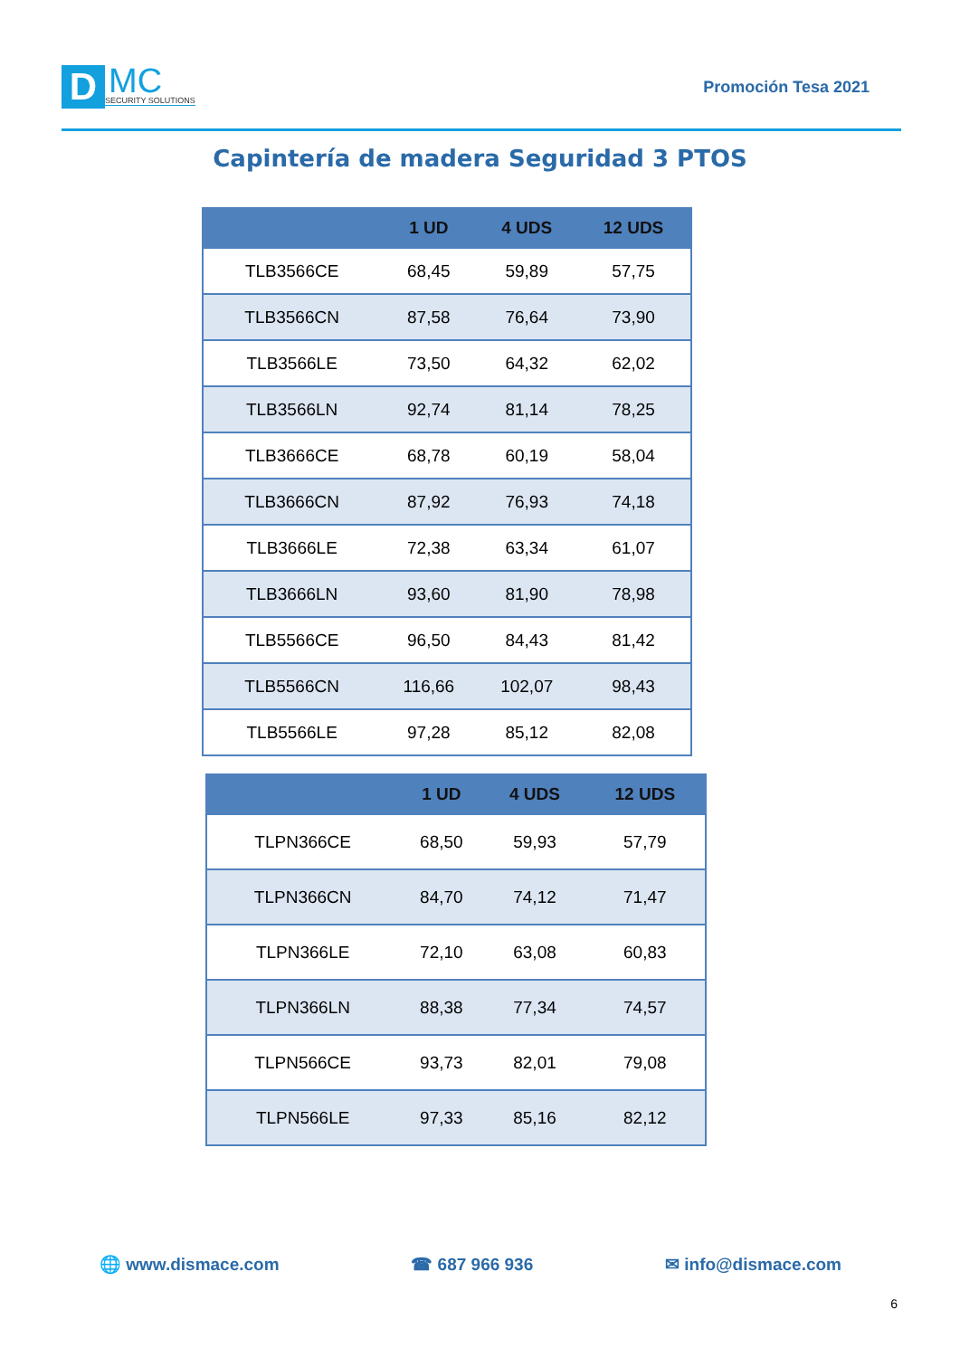D
MC
SECURITY SOLUTIONS
Promoción Tesa 2021
Capintería de madera Seguridad 3 PTOS
| | 1 UD | 4 UDS | 12 UDS |
| --- | --- | --- | --- |
| TLB3566CE | 68,45 | 59,89 | 57,75 |
| TLB3566CN | 87,58 | 76,64 | 73,90 |
| TLB3566LE | 73,50 | 64,32 | 62,02 |
| TLB3566LN | 92,74 | 81,14 | 78,25 |
| TLB3666CE | 68,78 | 60,19 | 58,04 |
| TLB3666CN | 87,92 | 76,93 | 74,18 |
| TLB3666LE | 72,38 | 63,34 | 61,07 |
| TLB3666LN | 93,60 | 81,90 | 78,98 |
| TLB5566CE | 96,50 | 84,43 | 81,42 |
| TLB5566CN | 116,66 | 102,07 | 98,43 |
| TLB5566LE | 97,28 | 85,12 | 82,08 |
| | 1 UD | 4 UDS | 12 UDS |
| --- | --- | --- | --- |
| TLPN366CE | 68,50 | 59,93 | 57,79 |
| TLPN366CN | 84,70 | 74,12 | 71,47 |
| TLPN366LE | 72,10 | 63,08 | 60,83 |
| TLPN366LN | 88,38 | 77,34 | 74,57 |
| TLPN566CE | 93,73 | 82,01 | 79,08 |
| TLPN566LE | 97,33 | 85,16 | 82,12 |
🌐 www.dismace.com ☎ 687 966 936 ✉ info@dismace.com
6